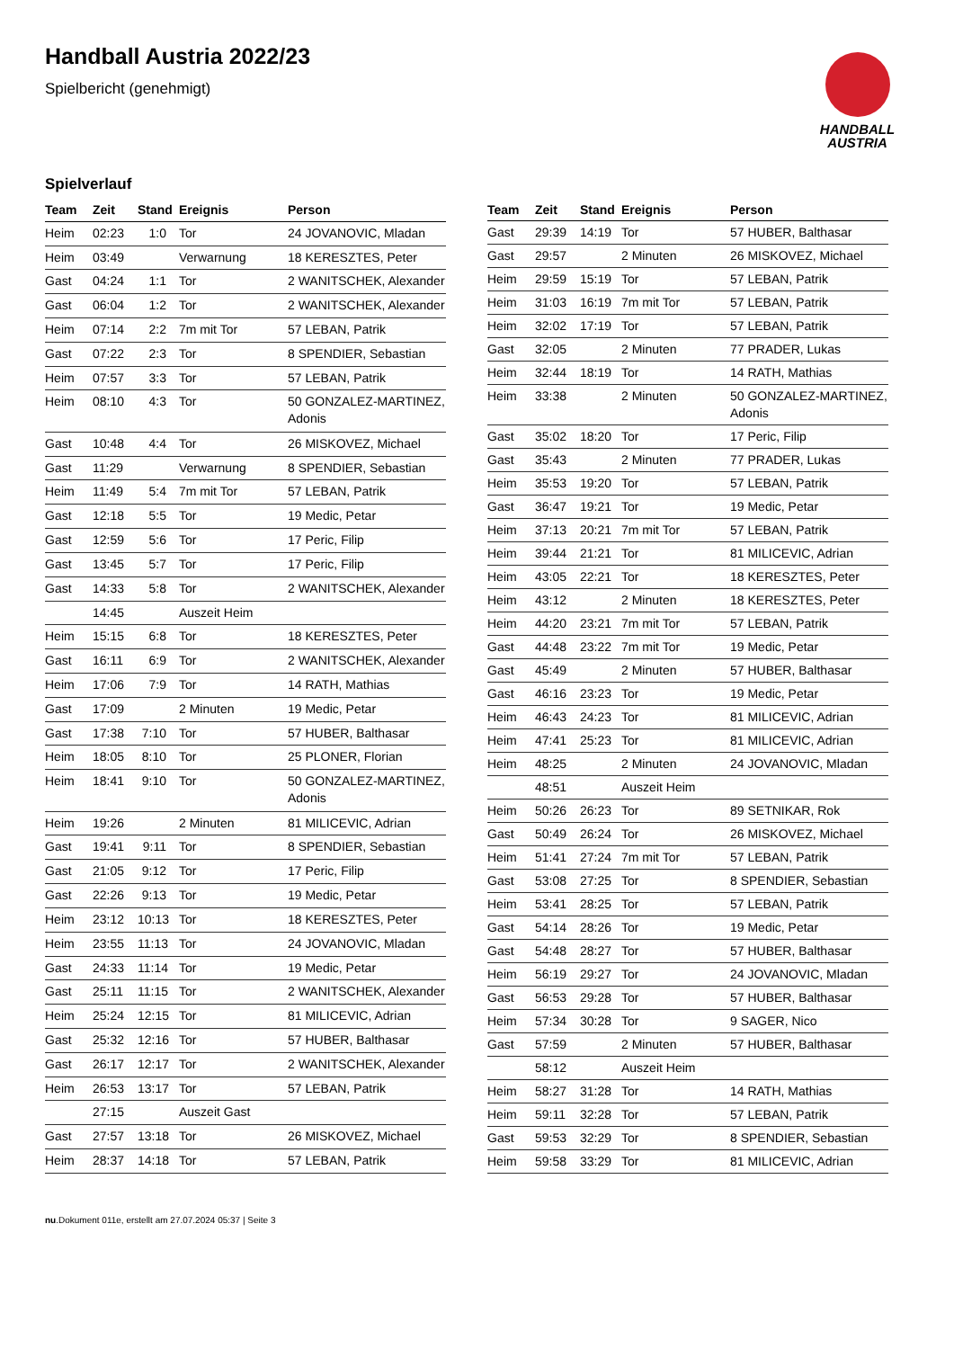Handball Austria 2022/23
Spielbericht (genehmigt)
HANDBALL
AUSTRIA
Spielverlauf
| Team | Zeit | Stand | Ereignis | Person |
| --- | --- | --- | --- | --- |
| Heim | 02:23 | 1:0 | Tor | 24 JOVANOVIC, Mladan |
| Heim | 03:49 | | Verwarnung | 18 KERESZTES, Peter |
| Gast | 04:24 | 1:1 | Tor | 2 WANITSCHEK, Alexander |
| Gast | 06:04 | 1:2 | Tor | 2 WANITSCHEK, Alexander |
| Heim | 07:14 | 2:2 | 7m mit Tor | 57 LEBAN, Patrik |
| Gast | 07:22 | 2:3 | Tor | 8 SPENDIER, Sebastian |
| Heim | 07:57 | 3:3 | Tor | 57 LEBAN, Patrik |
| Heim | 08:10 | 4:3 | Tor | 50 GONZALEZ-MARTINEZ, Adonis |
| Gast | 10:48 | 4:4 | Tor | 26 MISKOVEZ, Michael |
| Gast | 11:29 | | Verwarnung | 8 SPENDIER, Sebastian |
| Heim | 11:49 | 5:4 | 7m mit Tor | 57 LEBAN, Patrik |
| Gast | 12:18 | 5:5 | Tor | 19 Medic, Petar |
| Gast | 12:59 | 5:6 | Tor | 17 Peric, Filip |
| Gast | 13:45 | 5:7 | Tor | 17 Peric, Filip |
| Gast | 14:33 | 5:8 | Tor | 2 WANITSCHEK, Alexander |
| | 14:45 | | Auszeit Heim | |
| Heim | 15:15 | 6:8 | Tor | 18 KERESZTES, Peter |
| Gast | 16:11 | 6:9 | Tor | 2 WANITSCHEK, Alexander |
| Heim | 17:06 | 7:9 | Tor | 14 RATH, Mathias |
| Gast | 17:09 | | 2 Minuten | 19 Medic, Petar |
| Gast | 17:38 | 7:10 | Tor | 57 HUBER, Balthasar |
| Heim | 18:05 | 8:10 | Tor | 25 PLONER, Florian |
| Heim | 18:41 | 9:10 | Tor | 50 GONZALEZ-MARTINEZ, Adonis |
| Heim | 19:26 | | 2 Minuten | 81 MILICEVIC, Adrian |
| Gast | 19:41 | 9:11 | Tor | 8 SPENDIER, Sebastian |
| Gast | 21:05 | 9:12 | Tor | 17 Peric, Filip |
| Gast | 22:26 | 9:13 | Tor | 19 Medic, Petar |
| Heim | 23:12 | 10:13 | Tor | 18 KERESZTES, Peter |
| Heim | 23:55 | 11:13 | Tor | 24 JOVANOVIC, Mladan |
| Gast | 24:33 | 11:14 | Tor | 19 Medic, Petar |
| Gast | 25:11 | 11:15 | Tor | 2 WANITSCHEK, Alexander |
| Heim | 25:24 | 12:15 | Tor | 81 MILICEVIC, Adrian |
| Gast | 25:32 | 12:16 | Tor | 57 HUBER, Balthasar |
| Gast | 26:17 | 12:17 | Tor | 2 WANITSCHEK, Alexander |
| Heim | 26:53 | 13:17 | Tor | 57 LEBAN, Patrik |
| | 27:15 | | Auszeit Gast | |
| Gast | 27:57 | 13:18 | Tor | 26 MISKOVEZ, Michael |
| Heim | 28:37 | 14:18 | Tor | 57 LEBAN, Patrik |
| Team | Zeit | Stand | Ereignis | Person |
| --- | --- | --- | --- | --- |
| Gast | 29:39 | 14:19 | Tor | 57 HUBER, Balthasar |
| Gast | 29:57 | | 2 Minuten | 26 MISKOVEZ, Michael |
| Heim | 29:59 | 15:19 | Tor | 57 LEBAN, Patrik |
| Heim | 31:03 | 16:19 | 7m mit Tor | 57 LEBAN, Patrik |
| Heim | 32:02 | 17:19 | Tor | 57 LEBAN, Patrik |
| Gast | 32:05 | | 2 Minuten | 77 PRADER, Lukas |
| Heim | 32:44 | 18:19 | Tor | 14 RATH, Mathias |
| Heim | 33:38 | | 2 Minuten | 50 GONZALEZ-MARTINEZ, Adonis |
| Gast | 35:02 | 18:20 | Tor | 17 Peric, Filip |
| Gast | 35:43 | | 2 Minuten | 77 PRADER, Lukas |
| Heim | 35:53 | 19:20 | Tor | 57 LEBAN, Patrik |
| Gast | 36:47 | 19:21 | Tor | 19 Medic, Petar |
| Heim | 37:13 | 20:21 | 7m mit Tor | 57 LEBAN, Patrik |
| Heim | 39:44 | 21:21 | Tor | 81 MILICEVIC, Adrian |
| Heim | 43:05 | 22:21 | Tor | 18 KERESZTES, Peter |
| Heim | 43:12 | | 2 Minuten | 18 KERESZTES, Peter |
| Heim | 44:20 | 23:21 | 7m mit Tor | 57 LEBAN, Patrik |
| Gast | 44:48 | 23:22 | 7m mit Tor | 19 Medic, Petar |
| Gast | 45:49 | | 2 Minuten | 57 HUBER, Balthasar |
| Gast | 46:16 | 23:23 | Tor | 19 Medic, Petar |
| Heim | 46:43 | 24:23 | Tor | 81 MILICEVIC, Adrian |
| Heim | 47:41 | 25:23 | Tor | 81 MILICEVIC, Adrian |
| Heim | 48:25 | | 2 Minuten | 24 JOVANOVIC, Mladan |
| | 48:51 | | Auszeit Heim | |
| Heim | 50:26 | 26:23 | Tor | 89 SETNIKAR, Rok |
| Gast | 50:49 | 26:24 | Tor | 26 MISKOVEZ, Michael |
| Heim | 51:41 | 27:24 | 7m mit Tor | 57 LEBAN, Patrik |
| Gast | 53:08 | 27:25 | Tor | 8 SPENDIER, Sebastian |
| Heim | 53:41 | 28:25 | Tor | 57 LEBAN, Patrik |
| Gast | 54:14 | 28:26 | Tor | 19 Medic, Petar |
| Gast | 54:48 | 28:27 | Tor | 57 HUBER, Balthasar |
| Heim | 56:19 | 29:27 | Tor | 24 JOVANOVIC, Mladan |
| Gast | 56:53 | 29:28 | Tor | 57 HUBER, Balthasar |
| Heim | 57:34 | 30:28 | Tor | 9 SAGER, Nico |
| Gast | 57:59 | | 2 Minuten | 57 HUBER, Balthasar |
| | 58:12 | | Auszeit Heim | |
| Heim | 58:27 | 31:28 | Tor | 14 RATH, Mathias |
| Heim | 59:11 | 32:28 | Tor | 57 LEBAN, Patrik |
| Gast | 59:53 | 32:29 | Tor | 8 SPENDIER, Sebastian |
| Heim | 59:58 | 33:29 | Tor | 81 MILICEVIC, Adrian |
nu.Dokument 011e, erstellt am 27.07.2024 05:37 | Seite 3